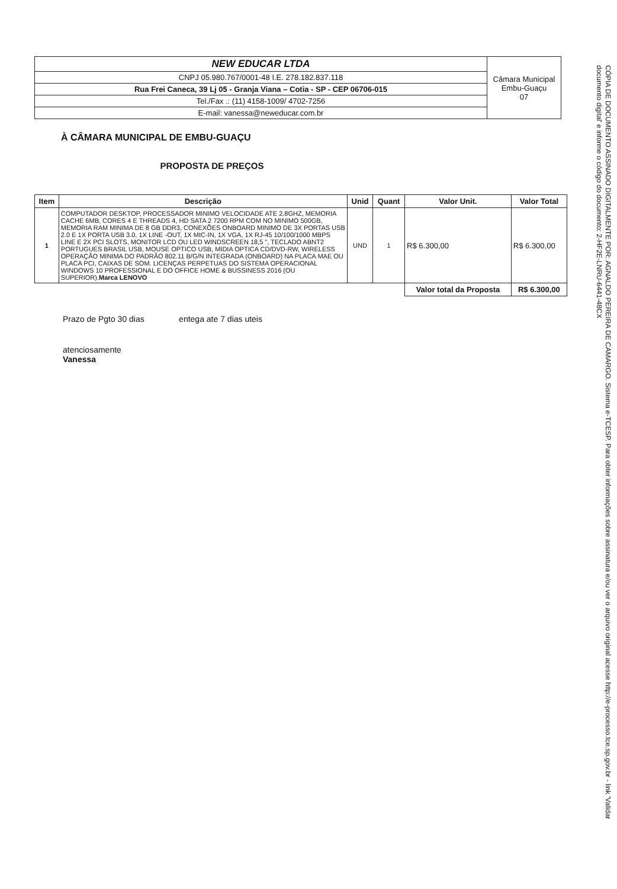| NEW EDUCAR LTDA | Câmara Municipal Embu-Guaçu 07 |
| CNPJ 05.980.767/0001-48 I.E. 278.182.837.118 | |
| Rua Frei Caneca, 39 Lj 05 - Granja Viana – Cotia - SP - CEP 06706-015 | |
| Tel./Fax .: (11) 4158-1009/ 4702-7256 | |
| E-mail: vanessa@neweducar.com.br | |
À CÂMARA MUNICIPAL DE EMBU-GUAÇU
PROPOSTA DE PREÇOS
| Item | Descrição | Unid | Quant | Valor Unit. | Valor Total |
| --- | --- | --- | --- | --- | --- |
| 1 | COMPUTADOR DESKTOP, PROCESSADOR MINIMO VELOCIDADE ATE 2.8GHZ, MEMORIA CACHE 6MB, CORES 4 E THREADS 4, HD SATA 2 7200 RPM COM NO MINIMO 500GB, MEMORIA RAM MINIMA DE 8 GB DDR3, CONEXÕES ONBOARD MINIMO DE 3X PORTAS USB 2.0 E 1X PORTA USB 3.0, 1X LINE -OUT, 1X MIC-IN, 1X VGA, 1X RJ-45 10/100/1000 MBPS LINE E 2X PCI SLOTS, MONITOR LCD OU LED WINDSCREEN 18,5 ", TECLADO ABNT2 PORTUGUES BRASIL USB, MOUSE OPTICO USB, MIDIA OPTICA CD/DVD-RW, WIRELESS OPERAÇÃO MINIMA DO PADRÃO 802.11 B/G/N INTEGRADA (ONBOARD) NA PLACA MAE OU PLACA PCI, CAIXAS DE SOM. LICENÇAS PERPETUAS DO SISTEMA OPERACIONAL WINDOWS 10 PROFESSIONAL E DO OFFICE HOME & BUSSINESS 2016 (OU SUPERIOR). Marca LENOVO | UND | 1 | R$ 6.300,00 | R$ 6.300,00 |
| | | | | Valor total da Proposta | R$ 6.300,00 |
Prazo de Pgto 30 dias entega ate 7 dias uteis
atenciosamente
Vanessa
CÓPIA DE DOCUMENTO ASSINADO DIGITALMENTE POR: AGNALDO PEREIRA DE CAMARGO. Sistema e-TCESP. Para obter informações sobre assinatura e/ou ver o arquivo original acesse http://e-processo.tce.sp.gov.br - link 'Validar documento digital' e informe o código do documento: 2-HF2E-LNRU-6441-48CX